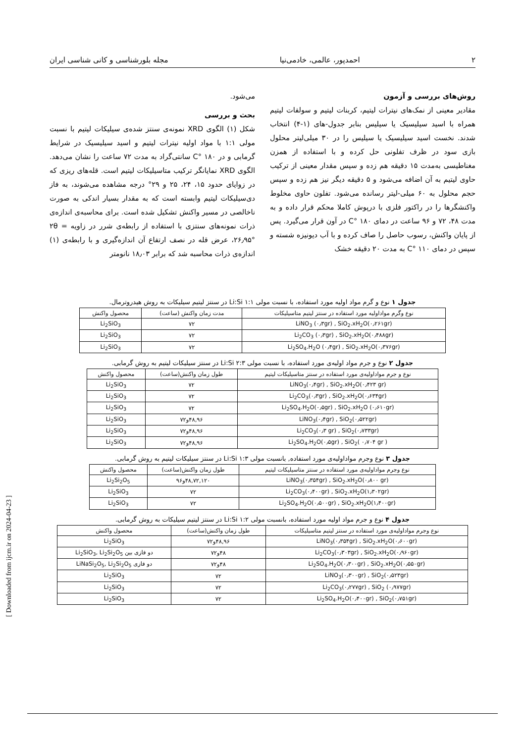۲ احمدپور، عالمی، خادمی‌نیا مجله بلورشناسی و کانی شناسی ایران
روش‌های بررسی و آزمون
مقادیر معینی از نمک‌های نیترات لیتیم، کربنات لیتیم و سولفات لیتیم همراه با اسید سیلیسیک یا سیلیس بنابر جدول-های (۱-۴) انتخاب شدند. نخست اسید سیلیسیک یا سیلیس را در ۳۰ میلی‌لیتر محلول بازی سود در ظرف تفلونی حل کرده و با استفاده از همزن مغناطیسی به‌مدت ۱۵ دقیقه هم زده و سپس مقدار معینی از ترکیب حاوی لیتیم به آن اضافه می‌شود و ۵ دقیقه دیگر نیز هم زده و سپس حجم محلول به ۶۰ میلی-لیتر رسانده می‌شود. تفلون حاوی مخلوط واکنشگرها را در راکتور فلزی با درپوش کاملا محکم قرار داده و به مدت ۴۸، ۷۲ و ۹۶ ساعت در دمای ۱۸۰ °C در آون قرار می‌گیرد. پس از پایان واکنش، رسوب حاصل را صاف کرده و با آب دیونیزه شسته و سپس در دمای ۱۱۰ °C به مدت ۲۰ دقیقه خشک
می‌شود.
بحث و بررسی
شکل (۱) الگوی XRD نمونه‌ی سنتز شده‌ی سیلیکات لیتیم با نسبت مولی ۱:۱ با مواد اولیه نیترات لیتیم و اسید سیلیسیک در شرایط گرمابی و در ۱۸۰ °C سانتی‌گراد به مدت ۷۲ ساعت را نشان می‌دهد. الگوی XRD نمایانگر ترکیب متاسیلیکات لیتیم است. قله‌های ریزی که در زوایای حدود ۱۵، ۲۴، ۲۵ و ۲۹° درجه مشاهده می‌شوند، به فاز دی‌سیلیکات لیتیم وابسته است که به مقدار بسیار اندکی به صورت ناخالصی در مسیر واکنش تشکیل شده است. برای محاسبه‌ی اندازه‌ی ذرات نمونه‌های سنتزی با استفاده از رابطه‌ی شرر در زاویه ۲θ = ۲۶٫۹۵°، عرض قله در نصف ارتفاع آن اندازه‌گیری و با رابطه‌ی (۱) اندازه‌ی ذرات محاسبه شد که برابر ۱۸٫۰۳ نانومتر
جدول ۱ نوع و گرم مواد اولیه مورد استفاده، با نسبت مولی Li:Si ۱:۱ در سنتز لیتیم سیلیکات به روش هیدروترمال.
| نوع وگرم مواداولیه مورد استفاده در سنتز لیتیم متاسیلیکات | مدت زمان واکنش (ساعت) | محصول واکنش |
| --- | --- | --- |
| LiNO<sub>3</sub> (۰٫۳gr) , SiO<sub>2</sub>.xH<sub>2</sub>O(۰٫۲۶۱gr) | ۷۲ | Li<sub>2</sub>SiO<sub>3</sub> |
| Li<sub>2</sub>CO<sub>3</sub> (۰٫۳gr) , SiO<sub>2</sub>.xH<sub>2</sub>O(۰٫۴۸۸gr) | ۷۲ | Li<sub>2</sub>SiO<sub>3</sub> |
| Li<sub>2</sub>SO<sub>4</sub>.H<sub>2</sub>O (۰٫۴gr) , SiO<sub>2</sub>.xH<sub>2</sub>O(۰٫۳۷۶gr) | ۷۲ | Li<sub>2</sub>SiO<sub>3</sub> |
جدول ۲ نوع و جرم مواد اولیه‌ی مورد استفاده، با نسبت مولی Li:Si ۲:۳ در سنتز سیلیکات لیتیم به روش گرمابی.
| نوع و جرم مواداولیه‌ی مورد استفاده در سنتز متاسیلیکات لیتیم | طول زمان واکنش(ساعت) | محصول واکنش |
| --- | --- | --- |
| LiNO<sub>3</sub>(۰٫۴gr) , SiO<sub>2</sub>.xH<sub>2</sub>O(۰٫۴۲۳ gr) | ۷۲ | Li<sub>2</sub>SiO<sub>3</sub> |
| Li<sub>2</sub>CO<sub>3</sub>(۰٫۳gr) , SiO<sub>2</sub>.xH<sub>2</sub>O(۰٫۶۳۴gr) | ۷۲ | Li<sub>2</sub>SiO<sub>3</sub> |
| Li<sub>2</sub>SO<sub>4</sub>.H<sub>2</sub>O(۰٫۵gr) , SiO<sub>2</sub>.xH<sub>2</sub>O (۰٫۶۱۰gr) | ۷۲ | Li<sub>2</sub>SiO<sub>3</sub> |
| LiNO<sub>3</sub>(۰٫۴gr) , SiO<sub>2</sub>(۰٫۵۲۲gr) | ۴۸,۹۶و۷۲ | Li<sub>2</sub>SiO<sub>3</sub> |
| Li<sub>2</sub>CO<sub>3</sub>(۰٫۳ gr) , SiO<sub>2</sub>(۰٫۷۳۳gr) | ۴۸,۹۶و۷۲ | Li<sub>2</sub>SiO<sub>3</sub> |
| Li<sub>2</sub>SO<sub>4</sub>.H<sub>2</sub>O(۰٫۵gr) , SiO<sub>2</sub>( ۰٫۷۰۴ gr ) | ۴۸,۹۶و۷۲ | Li<sub>2</sub>SiO<sub>3</sub> |
جدول ۳ نوع وجرم مواداولیه‌ی مورد استفاده, بانسبت مولی Li:Si ۱:۳ در سنتز سیلیکات لیتیم به روش گرمابی.
| نوع وجرم مواداولیه‌ی مورد استفاده در سنتز متاسیلیکات لیتیم | طول زمان واکنش(ساعت) | محصول واکنش |
| --- | --- | --- |
| LiNO<sub>3</sub>(۰٫۳۵۴gr) , SiO<sub>2</sub>.xH<sub>2</sub>O(۰٫۸۰۰ gr) | ۴۸,۷۲,۱۲۰و۹۶ | Li<sub>2</sub>Si<sub>2</sub>O<sub>5</sub> |
| Li<sub>2</sub>CO<sub>3</sub>(۰٫۴۰۰gr) , SiO<sub>2</sub>.xH<sub>2</sub>O(۱٫۳۰۲gr) | ۷۲ | Li<sub>2</sub>SiO<sub>3</sub> |
| Li<sub>2</sub>SO<sub>4</sub>.H<sub>2</sub>O(۰٫۵۰۰gr) , SiO<sub>2</sub>.xH<sub>2</sub>O(۱٫۴۰۰gr) | ۷۲ | Li<sub>2</sub>SiO<sub>3</sub> |
جدول ۴ نوع و جرم مواد اولیه مورد استفاده، بانسبت مولی Li:Si ۱:۲ در سنتز لیتیم سیلیکات به روش گرمابی.
| نوع وجرم مواداولیه‌ی مورد استفاده در سنتز لیتیم متاسیلیکات | طول زمان واکنش(ساعت) | محصول واکنش |
| --- | --- | --- |
| LiNO<sub>3</sub>(۰٫۳۵۴gr) , SiO<sub>2</sub>.xH<sub>2</sub>O(۰٫۶۰۰gr) | ۴۸,۹۶و۷۲ | Li<sub>2</sub>SiO<sub>3</sub> |
| Li<sub>2</sub>CO<sub>3</sub>(۰٫۳۰۳gr) , SiO<sub>2</sub>.xH<sub>2</sub>O(۰٫۹۶۰gr) | ۴۸و۷۲ | دو فازی بین Li<sub>2</sub>SiO<sub>3</sub>, Li<sub>2</sub>Si<sub>2</sub>O<sub>5</sub> |
| Li<sub>2</sub>SO<sub>4</sub>.H<sub>2</sub>O(۰٫۳۰۰gr) , SiO<sub>2</sub>.xH<sub>2</sub>O(۰٫۵۵۰gr) | ۴۸و۷۲ | دو فازی LiNaSi<sub>2</sub>O<sub>5</sub>, Li<sub>2</sub>Si<sub>2</sub>O<sub>5</sub> |
| LiNO<sub>3</sub>(۰٫۳۰۰gr) , SiO<sub>2</sub>(۰٫۵۲۳gr) | ۷۲ | Li<sub>2</sub>SiO<sub>3</sub> |
| Li<sub>2</sub>CO<sub>3</sub>(۰٫۲۷۷gr) , SiO<sub>2</sub> (۰٫۹۷۷gr) | ۷۲ | Li<sub>2</sub>SiO<sub>3</sub> |
| Li<sub>2</sub>SO<sub>4</sub>.H<sub>2</sub>O(۰٫۴۰۰gr) , SiO<sub>2</sub>(۰٫۷۵۱gr) | ۷۲ | Li<sub>2</sub>SiO<sub>3</sub> |
[ Downloaded from ijcm.ir on 2024-04-23 ]